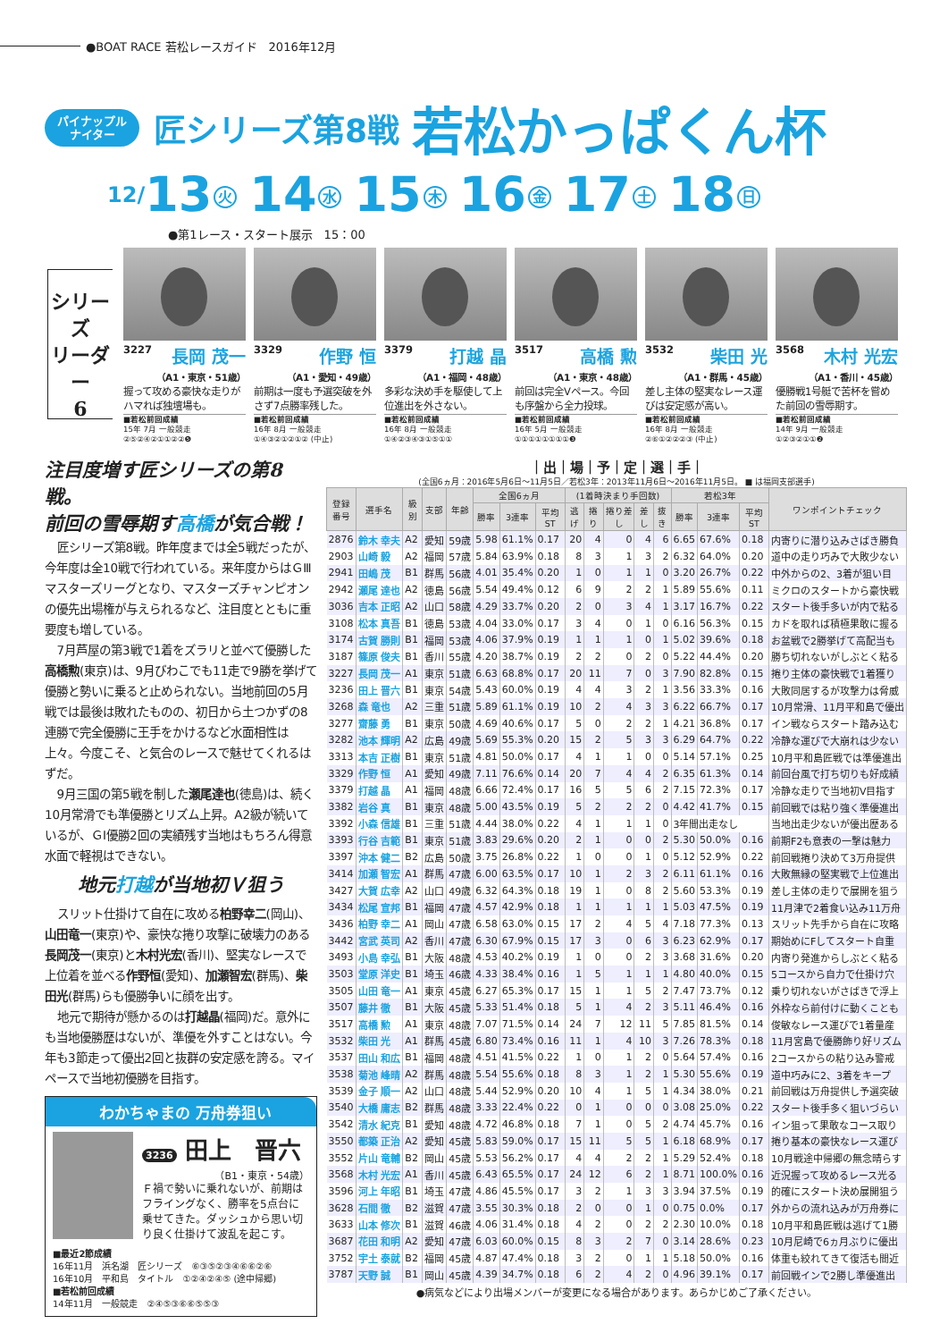●BOAT RACE 若松レースガイド　2016年12月
パイナップル
ナイター
匠シリーズ第8戦
若松かっぱくん杯
12/13 火 14 水 15 木 16 金 17 土 18 日
●第1レース・スタート展示　15：00
シリーズ
リーダー
6
3227 長岡 茂一
（A1・東京・51歳）
握って攻める豪快な走りがハマれば独壇場も。
■若松前回成績
15年 7月 一般競走
②⑤②④②①①②②❺
3329 作野 恒
（A1・愛知・49歳）
前期は一度も予選突破を外さず7点勝率残した。
■若松前回成績
16年 8月 一般競走
①④③②①②①② (中止)
3379 打越 晶
（A1・福岡・48歳）
多彩な決め手を駆使して上位進出を外さない。
■若松前回成績
16年 8月 一般競走
①④②③④③①⑤①①
3517 高橋 勲
（A1・東京・48歳）
前回は完全Vペース。今回も序盤から全力投球。
■若松前回成績
16年 5月 一般競走
①①①①①①①①❸
3532 柴田 光
（A1・群馬・45歳）
差し主体の堅実なレース運びは安定感が高い。
■若松前回成績
16年 8月 一般競走
②⑥①②②②③ (中止)
3568 木村 光宏
（A1・香川・45歳）
優勝戦1号艇で苦杯を嘗めた前回の雪辱期す。
■若松前回成績
14年 9月 一般競走
①②③②①①❷
注目度増す匠シリーズの第8戦。
前回の雪辱期す高橋が気合戦！
匠シリーズ第8戦。昨年度までは全5戦だったが、今年度は全10戦で行われている。来年度からはＧⅢマスターズリーグとなり、マスターズチャンピオンの優先出場権が与えられるなど、注目度とともに重要度も増している。
7月芦屋の第3戦で1着をズラリと並べて優勝した高橋勲(東京)は、9月びわこでも11走で9勝を挙げて優勝と勢いに乗ると止められない。当地前回の5月戦では最後は敗れたものの、初日から土つかずの8連勝で完全優勝に王手をかけるなど水面相性は上々。今度こそ、と気合のレースで魅せてくれるはずだ。
9月三国の第5戦を制した瀬尾達也(徳島)は、続く10月常滑でも準優勝とリズム上昇。A2級が続いているが、ＧⅠ優勝2回の実績残す当地はもちろん得意水面で軽視はできない。
地元打越が当地初Ｖ狙う
スリット仕掛けて自在に攻める柏野幸二(岡山)、山田竜一(東京)や、豪快な捲り攻撃に破壊力のある長岡茂一(東京)と木村光宏(香川)、堅実なレースで上位着を並べる作野恒(愛知)、加瀬智宏(群馬)、柴田光(群馬)らも優勝争いに顔を出す。
地元で期待が懸かるのは打越晶(福岡)だ。意外にも当地優勝歴はないが、準優を外すことはない。今年も3節走って優出2回と抜群の安定感を誇る。マイペースで当地初優勝を目指す。
わかちゃまの 万舟券狙い
3236 田上　晋六
（B1・東京・54歳）
Ｆ禍で勢いに乗れないが、前期はフライングなく、勝率を5点台に乗せてきた。ダッシュから思い切り良く仕掛けて波乱を起こす。
■最近2節成績
16年11月　浜名湖　匠シリーズ　⑥③⑤②③④⑥⑥②⑥
16年10月　平和島　タイトル　①②④②④⑤ (途中帰郷)
■若松前回成績
14年11月　一般競走　②④⑤③⑥⑥⑤⑤③
｜出｜場｜予｜定｜選｜手｜
(全国6ヵ月：2016年5月6日〜11月5日／若松3年：2013年11月6日〜2016年11月5日。 ■ は福岡支部選手)
| 登録 番号 | 選手名 | 級別 | 支部 | 年齢 | 全国6ヵ月 | | | (1着時決まり手回数) | | | | | 若松3年 | | | ワンポイントチェック |
| --- | --- | --- | --- | --- | --- | --- | --- | --- | --- | --- | --- | --- | --- | --- | --- | --- |
| | | | | | 勝率 | 3連率 | 平均ST | 逃げ | 捲り | 捲り差し | 差し | 抜き | 勝率 | 3連率 | 平均ST | |
| 2876 | 鈴木 幸夫 | A2 | 愛知 | 59歳 | 5.98 | 61.1% | 0.17 | 20 | 4 | 0 | 4 | 6 | 6.65 | 67.6% | 0.18 | 内寄りに潜り込みさばき勝負 |
| 2903 | 山崎 毅 | A2 | 福岡 | 57歳 | 5.84 | 63.9% | 0.18 | 8 | 3 | 1 | 3 | 2 | 6.32 | 64.0% | 0.20 | 道中の走り巧みで大敗少ない |
| 2941 | 田嶋 茂 | B1 | 群馬 | 56歳 | 4.01 | 35.4% | 0.20 | 1 | 0 | 1 | 1 | 0 | 3.20 | 26.7% | 0.22 | 中外からの2、3着が狙い目 |
| 2942 | 瀬尾 達也 | A2 | 徳島 | 56歳 | 5.54 | 49.4% | 0.12 | 6 | 9 | 2 | 2 | 1 | 5.89 | 55.6% | 0.11 | ミクロのスタートから豪快戦 |
| 3036 | 吉本 正昭 | A2 | 山口 | 58歳 | 4.29 | 33.7% | 0.20 | 2 | 0 | 3 | 4 | 1 | 3.17 | 16.7% | 0.22 | スタート後手多いが内で粘る |
| 3108 | 松本 真吾 | B1 | 徳島 | 53歳 | 4.04 | 33.0% | 0.17 | 3 | 4 | 0 | 1 | 0 | 6.16 | 56.3% | 0.15 | カドを取れば積極果敢に握る |
| 3174 | 古賀 勝則 | B1 | 福岡 | 53歳 | 4.06 | 37.9% | 0.19 | 1 | 1 | 1 | 0 | 1 | 5.02 | 39.6% | 0.18 | お盆戦で2勝挙げて高配当も |
| 3187 | 篠原 俊夫 | B1 | 香川 | 55歳 | 4.20 | 38.7% | 0.19 | 2 | 2 | 0 | 2 | 0 | 5.22 | 44.4% | 0.20 | 勝ち切れないがしぶとく粘る |
| 3227 | 長岡 茂一 | A1 | 東京 | 51歳 | 6.63 | 68.8% | 0.17 | 20 | 11 | 7 | 0 | 3 | 7.90 | 82.8% | 0.15 | 捲り主体の豪快戦で1着獲り |
| 3236 | 田上 晋六 | B1 | 東京 | 54歳 | 5.43 | 60.0% | 0.19 | 4 | 4 | 3 | 2 | 1 | 3.56 | 33.3% | 0.16 | 大敗同居するが攻撃力は脅威 |
| 3268 | 森 竜也 | A2 | 三重 | 51歳 | 5.89 | 61.1% | 0.19 | 10 | 2 | 4 | 3 | 3 | 6.22 | 66.7% | 0.17 | 10月常滑、11月平和島で優出 |
| 3277 | 齋藤 勇 | B1 | 東京 | 50歳 | 4.69 | 40.6% | 0.17 | 5 | 0 | 2 | 2 | 1 | 4.21 | 36.8% | 0.17 | イン戦ならスタート踏み込む |
| 3282 | 池本 輝明 | A2 | 広島 | 49歳 | 5.69 | 55.3% | 0.20 | 15 | 2 | 5 | 3 | 3 | 6.29 | 64.7% | 0.22 | 冷静な運びで大崩れは少ない |
| 3313 | 本吉 正樹 | B1 | 東京 | 51歳 | 4.81 | 50.0% | 0.17 | 4 | 1 | 1 | 0 | 0 | 5.14 | 57.1% | 0.25 | 10月平和島匠戦では準優進出 |
| 3329 | 作野 恒 | A1 | 愛知 | 49歳 | 7.11 | 76.6% | 0.14 | 20 | 7 | 4 | 4 | 2 | 6.35 | 61.3% | 0.14 | 前回台風で打ち切りも好成績 |
| 3379 | 打越 晶 | A1 | 福岡 | 48歳 | 6.66 | 72.4% | 0.17 | 16 | 5 | 5 | 6 | 2 | 7.15 | 72.3% | 0.17 | 冷静な走りで当地初V目指す |
| 3382 | 岩谷 真 | B1 | 東京 | 48歳 | 5.00 | 43.5% | 0.19 | 5 | 2 | 2 | 2 | 0 | 4.42 | 41.7% | 0.15 | 前回戦では粘り強く準優進出 |
| 3392 | 小森 信雄 | B1 | 三重 | 51歳 | 4.44 | 38.0% | 0.22 | 4 | 1 | 1 | 1 | 0 | 3年間出走なし | | | 当地出走少ないが優出歴ある |
| 3393 | 行谷 吉範 | B1 | 東京 | 51歳 | 3.83 | 29.6% | 0.20 | 2 | 1 | 0 | 0 | 2 | 5.30 | 50.0% | 0.16 | 前期F2も意表の一撃は魅力 |
| 3397 | 沖本 健二 | B2 | 広島 | 50歳 | 3.75 | 26.8% | 0.22 | 1 | 0 | 0 | 1 | 0 | 5.12 | 52.9% | 0.22 | 前回戦捲り決めて3万舟提供 |
| 3414 | 加瀬 智宏 | A1 | 群馬 | 47歳 | 6.00 | 63.5% | 0.17 | 10 | 1 | 2 | 3 | 2 | 6.11 | 61.1% | 0.16 | 大敗無縁の堅実戦で上位進出 |
| 3427 | 大賀 広幸 | A2 | 山口 | 49歳 | 6.32 | 64.3% | 0.18 | 19 | 1 | 0 | 8 | 2 | 5.60 | 53.3% | 0.19 | 差し主体の走りで展開を狙う |
| 3434 | 松尾 宣邦 | B1 | 福岡 | 47歳 | 4.57 | 42.9% | 0.18 | 1 | 1 | 1 | 1 | 1 | 5.03 | 47.5% | 0.19 | 11月津で2着食い込み11万舟 |
| 3436 | 柏野 幸二 | A1 | 岡山 | 47歳 | 6.58 | 63.0% | 0.15 | 17 | 2 | 4 | 5 | 4 | 7.18 | 77.3% | 0.13 | スリット先手から自在に攻略 |
| 3442 | 宮武 英司 | A2 | 香川 | 47歳 | 6.30 | 67.9% | 0.15 | 17 | 3 | 0 | 6 | 3 | 6.23 | 62.9% | 0.17 | 期始めにFしてスタート自重 |
| 3493 | 小島 幸弘 | B1 | 大阪 | 48歳 | 4.53 | 40.2% | 0.19 | 1 | 0 | 0 | 2 | 3 | 3.68 | 31.6% | 0.20 | 内寄り発進からしぶとく粘る |
| 3503 | 堂原 洋史 | B1 | 埼玉 | 46歳 | 4.33 | 38.4% | 0.16 | 1 | 5 | 1 | 1 | 1 | 4.80 | 40.0% | 0.15 | 5コースから自力で仕掛け穴 |
| 3505 | 山田 竜一 | A1 | 東京 | 45歳 | 6.27 | 65.3% | 0.17 | 15 | 1 | 1 | 5 | 2 | 7.47 | 73.7% | 0.12 | 乗り切れないがさばきで浮上 |
| 3507 | 藤井 徹 | B1 | 大阪 | 45歳 | 5.33 | 51.4% | 0.18 | 5 | 1 | 4 | 2 | 3 | 5.11 | 46.4% | 0.16 | 外枠なら前付けに動くことも |
| 3517 | 高橋 勲 | A1 | 東京 | 48歳 | 7.07 | 71.5% | 0.14 | 24 | 7 | 12 | 11 | 5 | 7.85 | 81.5% | 0.14 | 俊敏なレース運びで1着量産 |
| 3532 | 柴田 光 | A1 | 群馬 | 45歳 | 6.80 | 73.4% | 0.16 | 11 | 1 | 4 | 10 | 3 | 7.26 | 78.3% | 0.18 | 11月宮島で優勝飾り好リズム |
| 3537 | 田山 和広 | B1 | 福岡 | 48歳 | 4.51 | 41.5% | 0.22 | 1 | 0 | 1 | 2 | 0 | 5.64 | 57.4% | 0.16 | 2コースからの粘り込み警戒 |
| 3538 | 菊池 峰晴 | A2 | 群馬 | 48歳 | 5.54 | 55.6% | 0.18 | 8 | 3 | 1 | 2 | 1 | 5.30 | 55.6% | 0.19 | 道中巧みに2、3着をキープ |
| 3539 | 金子 順一 | A2 | 山口 | 48歳 | 5.44 | 52.9% | 0.20 | 10 | 4 | 1 | 5 | 1 | 4.34 | 38.0% | 0.21 | 前回戦は万舟提供し予選突破 |
| 3540 | 大橋 庸志 | B2 | 群馬 | 48歳 | 3.33 | 22.4% | 0.22 | 0 | 1 | 0 | 0 | 0 | 3.08 | 25.0% | 0.22 | スタート後手多く狙いづらい |
| 3542 | 清水 紀克 | B1 | 愛知 | 48歳 | 4.72 | 46.8% | 0.18 | 7 | 1 | 0 | 5 | 2 | 4.74 | 45.7% | 0.16 | イン狙って果敢なコース取り |
| 3550 | 都築 正治 | A2 | 愛知 | 45歳 | 5.83 | 59.0% | 0.17 | 15 | 11 | 5 | 5 | 1 | 6.18 | 68.9% | 0.17 | 捲り基本の豪快なレース運び |
| 3552 | 片山 竜輔 | B2 | 岡山 | 45歳 | 5.53 | 56.2% | 0.17 | 4 | 4 | 2 | 2 | 1 | 5.29 | 52.4% | 0.18 | 10月戦途中帰郷の無念晴らす |
| 3568 | 木村 光宏 | A1 | 香川 | 45歳 | 6.43 | 65.5% | 0.17 | 24 | 12 | 6 | 2 | 1 | 8.71 | 100.0% | 0.16 | 近況握って攻めるレース光る |
| 3596 | 河上 年昭 | B1 | 埼玉 | 47歳 | 4.86 | 45.5% | 0.17 | 3 | 2 | 1 | 3 | 3 | 3.94 | 37.5% | 0.19 | 的確にスタート決め展開狙う |
| 3628 | 石間 徹 | B2 | 滋賀 | 47歳 | 3.55 | 30.3% | 0.18 | 2 | 0 | 0 | 1 | 0 | 0.75 | 0.0% | 0.17 | 外からの流れ込みが万舟券に |
| 3633 | 山本 修次 | B1 | 滋賀 | 46歳 | 4.06 | 31.4% | 0.18 | 4 | 2 | 0 | 2 | 2 | 2.30 | 10.0% | 0.18 | 10月平和島匠戦は逃げて1勝 |
| 3687 | 花田 和明 | A2 | 愛知 | 47歳 | 6.03 | 60.0% | 0.15 | 8 | 3 | 2 | 7 | 0 | 3.14 | 28.6% | 0.23 | 10月尼崎で6ヵ月ぶりに優出 |
| 3752 | 宇土 泰就 | B2 | 福岡 | 45歳 | 4.87 | 47.4% | 0.18 | 3 | 2 | 0 | 1 | 1 | 5.18 | 50.0% | 0.16 | 体重も絞れてきて復活も間近 |
| 3787 | 天野 誠 | B1 | 岡山 | 45歳 | 4.39 | 34.7% | 0.18 | 6 | 2 | 4 | 2 | 0 | 4.96 | 39.1% | 0.17 | 前回戦インで2勝し準優進出 |
●病気などにより出場メンバーが変更になる場合があります。あらかじめご了承ください。